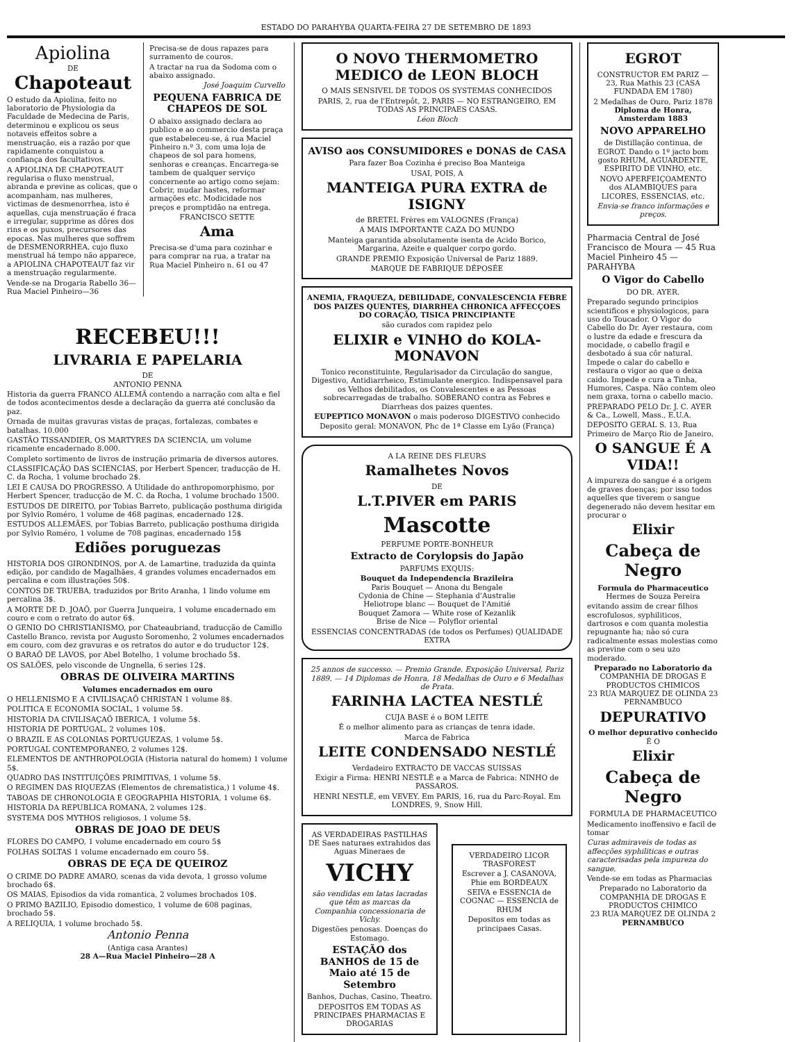ESTADO DO PARAHYBA QUARTA-FEIRA 27 DE SETEMBRO DE 1893
Apiolina
DE
Chapoteaut
O estudo da Apiolina, feito no laboratorio de Physiologia da Faculdade de Medecina de Paris, determinou e explicou os seus notaveis effeitos sobre a menstruação, eis a razão por que rapidamente conquistou a confiança dos facultativos.
A APIOLINA DE CHAPOTEAUT regularisa o fluxo menstrual, abranda e previne as colicas, que o acompanham, nas mulheres, victimas de desmenorrhea, isto é aquellas, cuja menstruação é fraca e irregular, supprime as dôres dos rins e os puxos, precursores das epocas. Nas mulheres que soffrem de DESMENORRHEA, cujo fluxo menstrual há tempo não apparece, a APIOLINA CHAPOTEAUT faz vir a menstruação regularmente.
Vende-se na Drogaria Rabello 36—Rua Maciel Pinheiro—36
Precisa-se de dous rapazes para surramento de couros.
A tractar na rua da Sodoma com o abaixo assignado.
José Joaquim Curvello
PEQUENA FABRICA DE CHAPEOS DE SOL
O abaixo assignado declara ao publico e ao commercio desta praça que estabeleceu-se, á rua Maciel Pinheiro n.º 3, com uma loja de chapeos de sol para homens, senhoras e creanças. Encarrega-se tambem de qualquer serviço concernente ao artigo como sejam: Cobrir, mudar hastes, reformar armações etc. Modicidade nos preços e promptidão na entrega.
FRANCISCO SETTE
Ama
Precisa-se d'uma para cozinhar e para comprar na rua, a tratar na Rua Maciel Pinheiro n. 61 ou 47
RECEBEU!!!
LIVRARIA E PAPELARIA
DE
ANTONIO PENNA
Historia da guerra FRANCO ALLEMÃ contendo a narração com alta e fiel de todos acontecimentos desde a declaração da guerra até conclusão da paz.
Ornada de muitas gravuras vistas de praças, fortalezas, combates e batalhas. 10.000
GASTÃO TISSANDIER, OS MARTYRES DA SCIENCIA, um volume ricamente encadernado 8.000.
Completo sortimento de livros de instrução primaria de diversos autores.
CLASSIFICAÇÃO DAS SCIENCIAS, por Herbert Spencer, traducção de H. C. da Rocha, 1 volume brochado 2$.
LEI E CAUSA DO PROGRESSO. A Utilidade do anthropomorphismo, por Herbert Spencer, traducção de M. C. da Rocha, 1 volume brochado 1500.
ESTUDOS DE DIREITO, por Tobias Barreto, publicação posthuma dirigida por Sylvio Roméro, 1 volume de 468 paginas, encadernado 12$.
ESTUDOS ALLEMÃES, por Tobias Barreto, publicação posthuma dirigida por Sylvio Roméro, 1 volume de 708 paginas, encadernado 15$
Ediões poruguezas
HISTORIA DOS GIRONDINOS, por A. de Lamartine, traduzida da quinta edição, por candido de Magalhães, 4 grandes volumes encadernados em percalina e com illustrações 50$.
CONTOS DE TRUEBA, traduzidos por Brito Aranha, 1 lindo volume em percalina 3$.
A MORTE DE D. JOAÕ, por Guerra Junqueira, 1 volume encadernado em couro e com o retrato do autor 6$.
O GENIO DO CHRISTIANISMO, por Chateaubriand, traducção de Camillo Castello Branco, revista por Augusto Soromenho, 2 volumes encadernados em couro, com dez gravuras e os retratos do autor e do truductor 12$.
O BARAÕ DE LAVOS, por Abel Botelho, 1 volume brochado 5$.
OS SALÕES, pelo visconde de Ungnella, 6 series 12$.
OBRAS DE OLIVEIRA MARTINS
Volumes encadernados em ouro
O HELLENISMO E A CIVILISAÇAÕ CHRISTAN 1 volume 8$.
POLITICA E ECONOMIA SOCIAL, 1 volume 5$.
HISTORIA DA CIVILISAÇAÕ IBERICA, 1 volume 5$.
HISTORIA DE PORTUGAL, 2 volumes 10$.
O BRAZIL E AS COLONIAS PORTUGUEZAS, 1 volume 5$.
PORTUGAL CONTEMPORANEO, 2 volumes 12$.
ELEMENTOS DE ANTHROPOLOGIA (Historia natural do homem) 1 volume 5$.
QUADRO DAS INSTITUIÇÕES PRIMITIVAS, 1 volume 5$.
O REGIMEN DAS RIQUEZAS (Elementos de chrematistica,) 1 volume 4$.
TABOAS DE CHRONOLOGIA E GEOGRAPHIA HISTORIA, 1 volume 6$.
HISTORIA DA REPUBLICA ROMANA, 2 volumes 12$.
SYSTEMA DOS MYTHOS religiosos, 1 volume 5$.
OBRAS DE JOAO DE DEUS
FLORES DO CAMPO, 1 volume encadernado em couro 5$
FOLHAS SOLTAS 1 volume encadernado em couro 5$.
OBRAS DE EÇA DE QUEIROZ
O CRIME DO PADRE AMARO, scenas da vida devota, 1 grosso volume brochado 6$.
OS MAIAS, Episodios da vida romantica, 2 volumes brochados 10$.
O PRIMO BAZILIO, Episodio domestico, 1 volume de 608 paginas, brochado 5$.
A RELIQUIA, 1 volume brochado 5$.
Antonio Penna
(Antiga casa Arantes)
28 A—Rua Maciel Pinheiro—28 A
O NOVO THERMOMETRO MEDICO de LEON BLOCH
O MAIS SENSIVEL DE TODOS OS SYSTEMAS CONHECIDOS
PARIS, 2, rua de l'Entrepôt, 2, PARIS — NO ESTRANGEIRO, EM TODAS AS PRINCIPAES CASAS.
Léon Bloch
AVISO aos CONSUMIDORES e DONAS de CASA
Para fazer Boa Cozinha é preciso Boa Manteiga
USAI, POIS, A
MANTEIGA PURA EXTRA de ISIGNY
de BRETEL Frères em VALOGNES (França)
A MAIS IMPORTANTE CAZA DO MUNDO
Manteiga garantida absolutamente isenta de Acido Borico, Margarina, Azeite e qualquer corpo gordo.
GRANDE PREMIO Exposição Universal de Pariz 1889.
MARQUE DE FABRIQUE DÉPOSÉE
ANEMIA, FRAQUEZA, DEBILIDADE, CONVALESCENCIA FEBRE DOS PAIZES QUENTES, DIARRHEA CHRONICA AFFECÇOES DO CORAÇÃO, TISICA PRINCIPIANTE
são curados com rapidez pelo
ELIXIR e VINHO do KOLA-MONAVON
Tonico reconstituinte, Regularisador da Circulação do sangue, Digestivo, Antidiarrheico, Estimulante energico. Indispensavel para os Velhos debilitados, os Convalescentes e as Pessoas sobrecarregadas de trabalho. SOBERANO contra as Febres e Diarrheas dos paizes quentes.
EUPEPTICO MONAVON o mais poderoso DIGESTIVO conhecido
Deposito geral: MONAVON, Phc de 1ª Classe em Lyão (França)
A LA REINE DES FLEURS
Ramalhetes Novos
DE
L.T.PIVER em PARIS
Mascotte
PERFUME PORTE-BONHEUR
Extracto de Corylopsis do Japão
PARFUMS EXQUIS:
Bouquet da Independencia Brazileira
Paris Bouquet — Anona du Bengale
Cydonia de Chine — Stephania d'Australie
Heliotrope blanc — Bouquet de l'Amitié
Bouquet Zamora — White rose of Kezanlik
Brise de Nice — Polyflor oriental
ESSENCIAS CONCENTRADAS (de todos os Perfumes) QUALIDADE EXTRA
25 annos de successo. — Premio Grande. Exposição Universal, Pariz 1889. — 14 Diplomas de Honra, 18 Medalhas de Ouro e 6 Medalhas de Prata.
FARINHA LACTEA NESTLÉ
CUJA BASE é o BOM LEITE
É o melhor alimento para as crianças de tenra idade.
Marca de Fabrica
LEITE CONDENSADO NESTLÉ
Verdadeiro EXTRACTO DE VACCAS SUISSAS
Exigir a Firma: HENRI NESTLÉ e a Marca de Fabrica: NINHO de PASSAROS.
HENRI NESTLÉ, em VEVEY. Em PARIS, 16, rua du Parc-Royal. Em LONDRES, 9, Snow Hill.
AS VERDADEIRAS PASTILHAS DE Saes naturaes extrahidos das Aguas Mineraes de
VICHY
são vendidas em latas lacradas que têm as marcas da Companhia concessionaria de Vichy.
Digestões penosas. Doenças do Estomago.
ESTAÇÃO dos BANHOS de 15 de Maio até 15 de Setembro
Banhos, Duchas, Casino, Theatro.
DEPOSITOS EM TODAS AS PRINCIPAES PHARMACIAS E DROGARIAS
VERDADEIRO LICOR TRASFOREST
Escrever a J. CASANOVA, Phie em BORDEAUX
SEIVA e ESSENCIA de COGNAC — ESSENCIA de RHUM
Depositos em todas as principaes Casas.
EGROT
CONSTRUCTOR EM PARIZ — 23, Rua Mathis 23 (CASA FUNDADA EM 1780)
2 Medalhas de Ouro, Pariz 1878
Diploma de Honra, Amsterdam 1883
NOVO APPARELHO
de Distillação continua, de EGROT. Dando o 1º jacto bom gosto RHUM, AGUARDENTE, ESPIRITO DE VINHO, etc.
NOVO APERFEIÇOAMENTO dos ALAMBIQUES para LICORES, ESSENCIAS, etc.
Envia-se franco informações e preços.
Pharmacia Central de José Francisco de Moura — 45 Rua Maciel Pinheiro 45 — PARAHYBA
O Vigor do Cabello
DO DR. AYER.
Preparado segundo principios scientificos e physiologicos, para uso do Toucador. O Vigor do Cabello do Dr. Ayer restaura, com o lustre da edade e frescura da mocidade, o cabello fragil e desbotado á sua côr natural. Impede o calar do cabello e restaura o vigor ao que o deixa caido. Impede e cura a Tinha, Humores, Caspa. Não contem oleo nem graxa, torna o cabello macio.
PREPARADO PELO Dr. J. C. AYER & Ca., Lowell, Mass., E.U.A.
DEPOSITO GERAL S. 13, Rua Primeiro de Março Rio de Janeiro.
O SANGUE É A VIDA!!
A impureza do sangue é a origem de graves doenças; por isso todos aquelles que tiverem o sangue degenerado não devem hesitar em procurar o
Elixir
Cabeça de Negro
Formula do Pharmaceutico
Hermes de Souza Pereira
evitando assim de crear filhos escrofulosos, syphiliticos, dartrosos e com quanta molestia repugnante ha; não só cura radicalmente essas molestias como as previne com o seu uzo moderado.
Preparado no Laboratorio da
COMPANHIA DE DROGAS E PRODUCTOS CHIMICOS
23 RUA MARQUEZ DE OLINDA 23
PERNAMBUCO
DEPURATIVO
O melhor depurativo conhecido
É O
Elixir
Cabeça de Negro
FORMULA DE PHARMACEUTICO
Medicamento inoffensivo e facil de tomar
Curas admiraveis de todas as affecções syphiliticas e outras caracterisadas pela impureza do sangue.
Vende-se em todas as Pharmacias
Preparado no Laboratorio da COMPANHIA DE DROGAS E PRODUCTOS CHIMICO
23 RUA MARQUEZ DE OLINDA 2
PERNAMBUCO